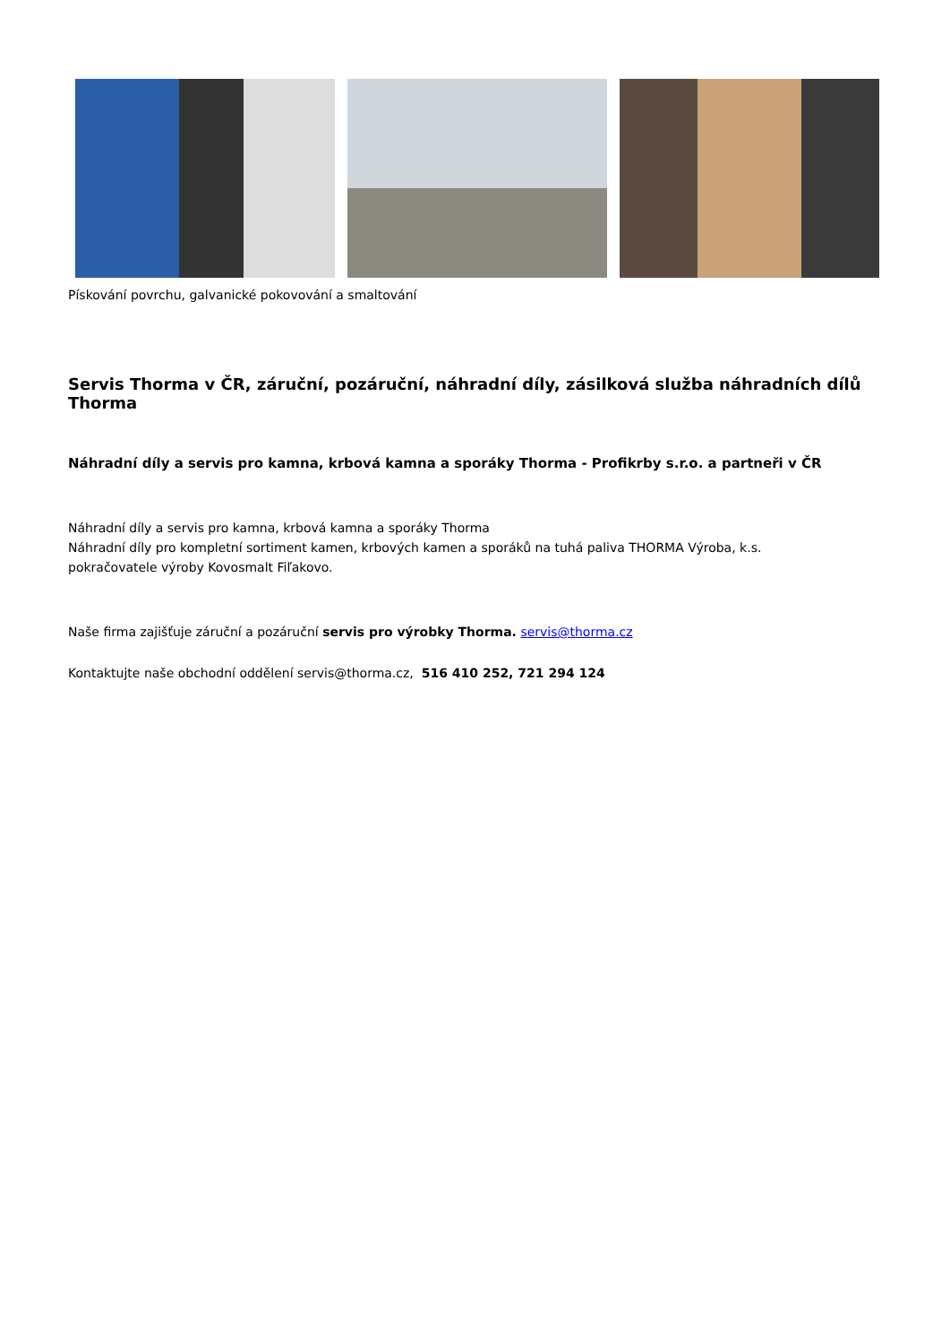Pískování povrchu, galvanické pokovování a smaltování
Servis Thorma v ČR, záruční, pozáruční, náhradní díly, zásilková služba náhradních dílů Thorma
Náhradní díly a servis pro kamna, krbová kamna a sporáky Thorma - Profikrby s.r.o. a partneři v ČR
Náhradní díly a servis pro kamna, krbová kamna a sporáky Thorma
Náhradní díly pro kompletní sortiment kamen, krbových kamen a sporáků na tuhá paliva THORMA Výroba, k.s.
pokračovatele výroby Kovosmalt Fiľakovo.
Naše firma zajišťuje záruční a pozáruční servis pro výrobky Thorma. servis@thorma.cz
Kontaktujte naše obchodní oddělení servis@thorma.cz, 516 410 252, 721 294 124